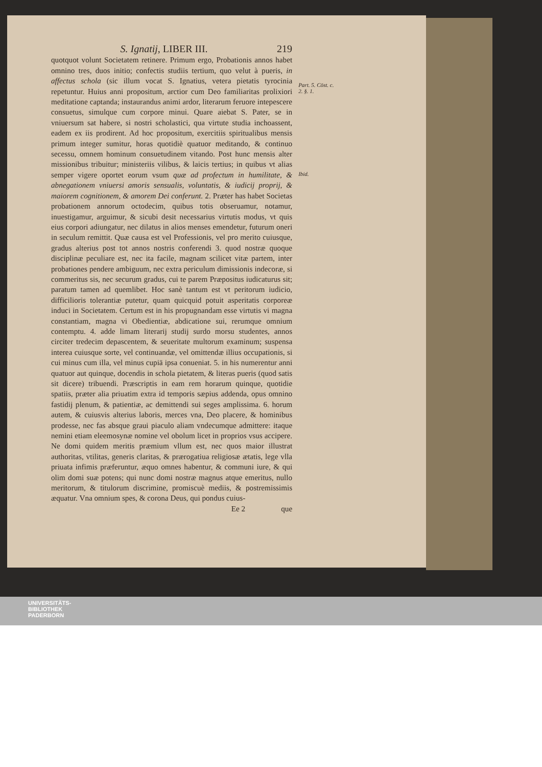S. Ignatij, LIBER III. 219
quotquot volunt Societatem retinere. Primum ergo, Probationis annos habet omnino tres, duos initio; confectis studiis tertium, quo velut à pueris, in affectus schola (sic illum vocat S. Ignatius, vetera pietatis tyrocinia repetuntur. Huius anni propositum, arctior cum Deo familiaritas prolixiori meditatione captanda; instaurandus animi ardor, literarum feruore intepescere consuetus, simulque cum corpore minui. Quare aiebat S. Pater, se in vniuersum sat habere, si nostri scholastici, qua virtute studia inchoassent, eadem ex iis prodirent. Ad hoc propositum, exercitiis spiritualibus mensis primum integer sumitur, horas quotidiè quatuor meditando, & continuo secessu, omnem hominum consuetudinem vitando. Post hunc mensis alter missionibus tribuitur; ministeriis vilibus, & laicis tertius; in quibus vt alias semper vigere oportet eorum vsum quæ ad profectum in humilitate, & abnegationem vniuersi amoris sensualis, voluntatis, & iudicij proprij, & maiorem cognitionem, & amorem Dei conferunt. 2. Præter has habet Societas probationem annorum octodecim, quibus totis obseruamur, notamur, inuestigamur, arguimur, & sicubi desit necessarius virtutis modus, vt quis eius corpori adiungatur, nec dilatus in alios menses emendetur, futurum oneri in seculum remittit. Quæ causa est vel Professionis, vel pro merito cuiusque, gradus alterius post tot annos nostris conferendi 3. quod nostræ quoque disciplinæ peculiare est, nec ita facile, magnam scilicet vitæ partem, inter probationes pendere ambiguum, nec extra periculum dimissionis indecoræ, si commeritus sis, nec securum gradus, cui te parem Præpositus iudicaturus sit; paratum tamen ad quemlibet. Hoc sanè tantum est vt peritorum iudicio, difficilioris tolerantiæ putetur, quam quicquid potuit asperitatis corporeæ induci in Societatem. Certum est in his propugnandam esse virtutis vi magna constantiam, magna vi Obedientiæ, abdicatione sui, rerumque omnium contemptu. 4. adde limam literarij studij surdo morsu studentes, annos circiter tredecim depascentem, & seueritate multorum examinum; suspensa interea cuiusque sorte, vel continuandæ, vel omittendæ illius occupationis, si cui minus cum illa, vel minus cupiā ipsa conueniat. 5. in his numerentur anni quatuor aut quinque, docendis in schola pietatem, & literas pueris (quod satis sit dicere) tribuendi. Præscriptis in eam rem horarum quinque, quotidie spatiis, præter alia priuatim extra id temporis sæpius addenda, opus omnino fastidij plenum, & patientiæ, ac demittendi sui seges amplissima. 6. horum autem, & cuiusvis alterius laboris, merces vna, Deo placere, & hominibus prodesse, nec fas absque graui piaculo aliam vndecumque admittere: itaque nemini etiam eleemosynæ nomine vel obolum licet in proprios vsus accipere. Ne domi quidem meritis præmium vllum est, nec quos maior illustrat authoritas, vtilitas, generis claritas, & prærogatiua religiosæ ætatis, lege vlla priuata infimis præferuntur, æquo omnes habentur, & communi iure, & qui olim domi suæ potens; qui nunc domi nostræ magnus atque emeritus, nullo meritorum, & titulorum discrimine, promiscuè mediis, & postremissimis æquatur. Vna omnium spes, & corona Deus, qui pondus cuius-
Ee 2 que
Part. 5. Cōst. c. 2. §. 1.
Ibid.
UNIVERSITÄTS-
BIBLIOTHEK
PADERBORN